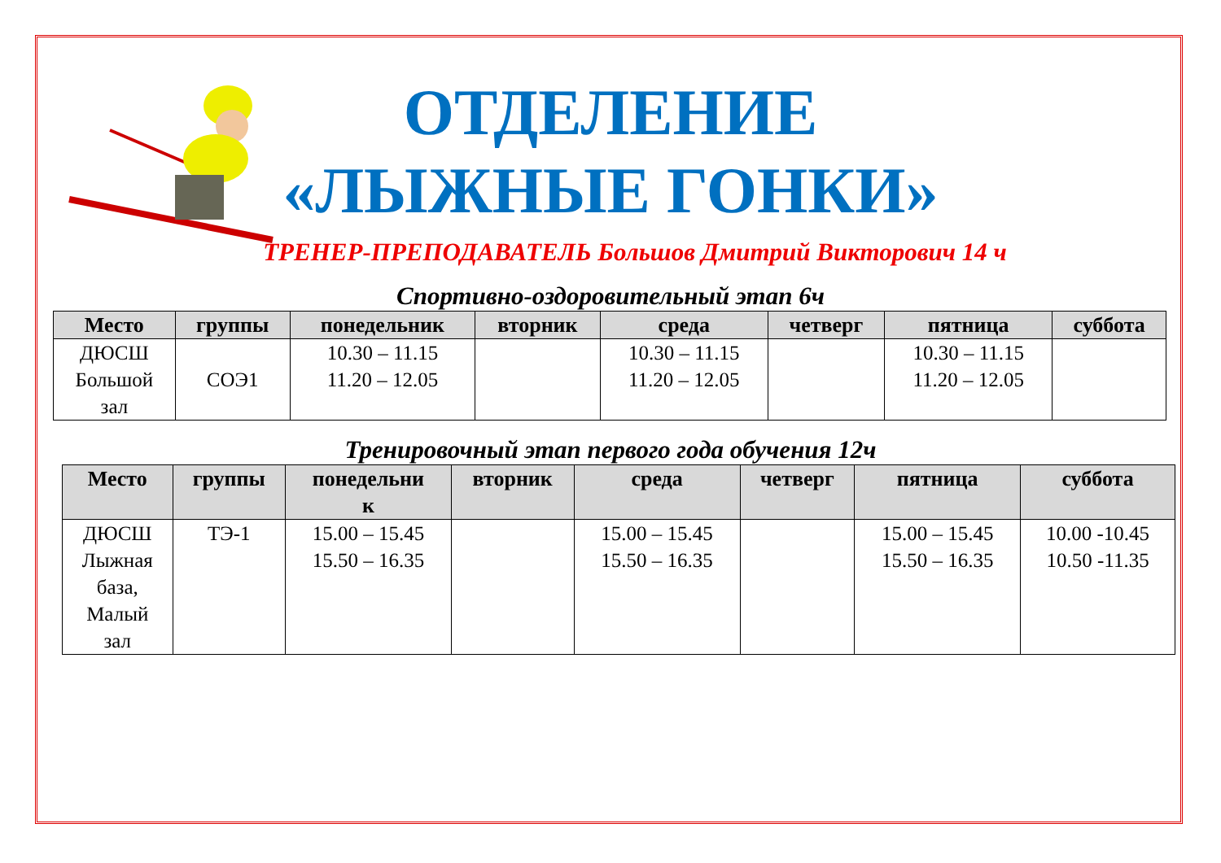ОТДЕЛЕНИЕ
«ЛЫЖНЫЕ ГОНКИ»
ТРЕНЕР-ПРЕПОДАВАТЕЛЬ Большов Дмитрий Викторович 14 ч
Спортивно-оздоровительный этап 6ч
| Место | группы | понедельник | вторник | среда | четверг | пятница | суббота |
| --- | --- | --- | --- | --- | --- | --- | --- |
| ДЮСШ Большой зал | СОЭ1 | 10.30 – 11.15 11.20 – 12.05 | | 10.30 – 11.15 11.20 – 12.05 | | 10.30 – 11.15 11.20 – 12.05 | |
Тренировочный этап первого года обучения 12ч
| Место | группы | понедельни к | вторник | среда | четверг | пятница | суббота |
| --- | --- | --- | --- | --- | --- | --- | --- |
| ДЮСШ Лыжная база, Малый зал | ТЭ-1 | 15.00 – 15.45 15.50 – 16.35 | | 15.00 – 15.45 15.50 – 16.35 | | 15.00 – 15.45 15.50 – 16.35 | 10.00 -10.45 10.50 -11.35 |